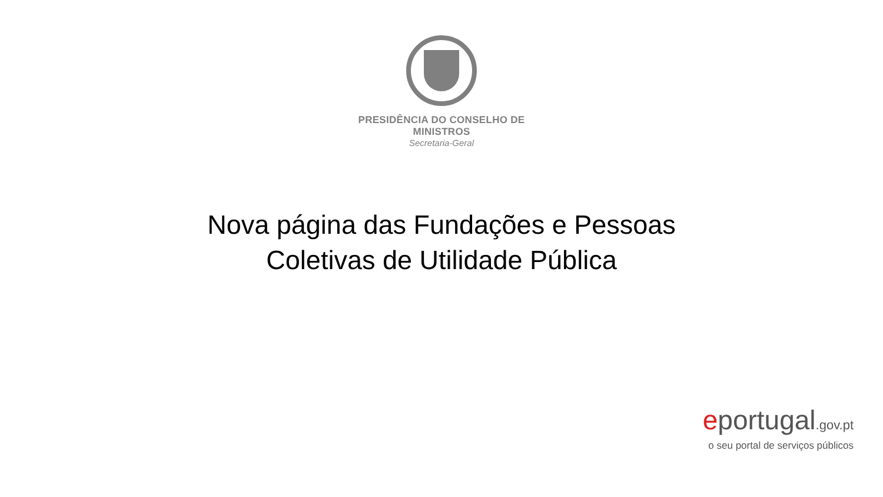PRESIDÊNCIA DO CONSELHO DE MINISTROS
Secretaria-Geral
Nova página das Fundações e Pessoas
Coletivas de Utilidade Pública
eportugal.gov.pt
o seu portal de serviços públicos